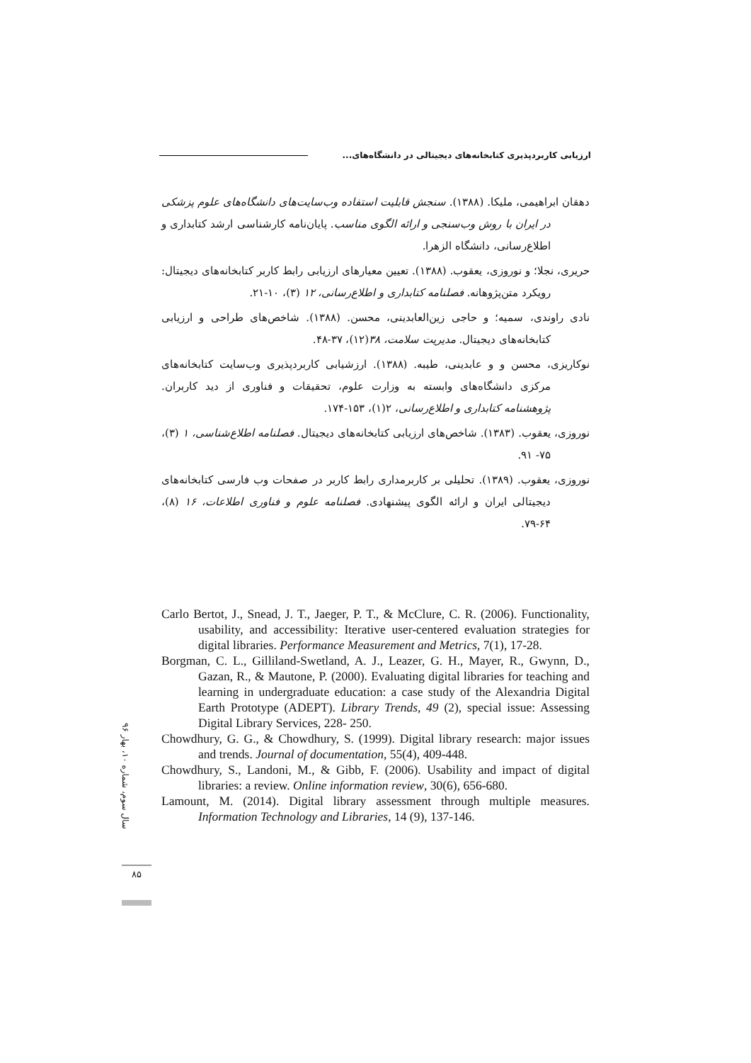ارزیابی کاربردپذیری کتابخانه‌های دیجیتالی در دانشگاه‌های...
دهقان ابراهیمی، ملیکا. (۱۳۸۸). سنجش قابلیت استفاده وب‌سایت‌های دانشگاه‌های علوم پزشکی در ایران با روش وب‌سنجی و ارائه الگوی مناسب. پایان‌نامه کارشناسی ارشد کتابداری و اطلاع‌رسانی، دانشگاه الزهرا.
حریری، نجلا؛ و نوروزی، یعقوب. (۱۳۸۸). تعیین معیارهای ارزیابی رابط کاربر کتابخانه‌های دیجیتال: رویکرد متن‌پژوهانه. فصلنامه کتابداری و اطلاع‌رسانی، ۱۲ (۳)، ۱۰-۲۱.
نادی راوندی، سمیه؛ و حاجی زین‌العابدینی، محسن. (۱۳۸۸). شاخص‌های طراحی و ارزیابی کتابخانه‌های دیجیتال. مدیریت سلامت، ۳۸(۱۲)، ۳۷-۴۸.
نوکاریزی، محسن و و عابدینی، طیبه. (۱۳۸۸). ارزشیابی کاربردپذیری وب‌سایت کتابخانه‌های مرکزی دانشگاه‌های وابسته به وزارت علوم، تحقیقات و فناوری از دید کاربران. پژوهشنامه کتابداری و اطلاع‌رسانی، ۲(۱)، ۱۵۳-۱۷۴.
نوروزی، یعقوب. (۱۳۸۳). شاخص‌های ارزیابی کتابخانه‌های دیجیتال. فصلنامه اطلاع‌شناسی، ۱ (۳)، ۷۵- ۹۱.
نوروزی، یعقوب. (۱۳۸۹). تحلیلی بر کاربرمداری رابط کاربر در صفحات وب فارسی کتابخانه‌های دیجیتالی ایران و ارائه الگوی پیشنهادی. فصلنامه علوم و فناوری اطلاعات، ۱۶ (۸)، ۶۴-۷۹.
Carlo Bertot, J., Snead, J. T., Jaeger, P. T., & McClure, C. R. (2006). Functionality, usability, and accessibility: Iterative user-centered evaluation strategies for digital libraries. Performance Measurement and Metrics, 7(1), 17-28.
Borgman, C. L., Gilliland-Swetland, A. J., Leazer, G. H., Mayer, R., Gwynn, D., Gazan, R., & Mautone, P. (2000). Evaluating digital libraries for teaching and learning in undergraduate education: a case study of the Alexandria Digital Earth Prototype (ADEPT). Library Trends, 49 (2), special issue: Assessing Digital Library Services, 228- 250.
Chowdhury, G. G., & Chowdhury, S. (1999). Digital library research: major issues and trends. Journal of documentation, 55(4), 409-448.
Chowdhury, S., Landoni, M., & Gibb, F. (2006). Usability and impact of digital libraries: a review. Online information review, 30(6), 656-680.
Lamount, M. (2014). Digital library assessment through multiple measures. Information Technology and Libraries, 14 (9), 137-146.
سال سوم، شماره ۱۰، بهار ۹۶
۸۵